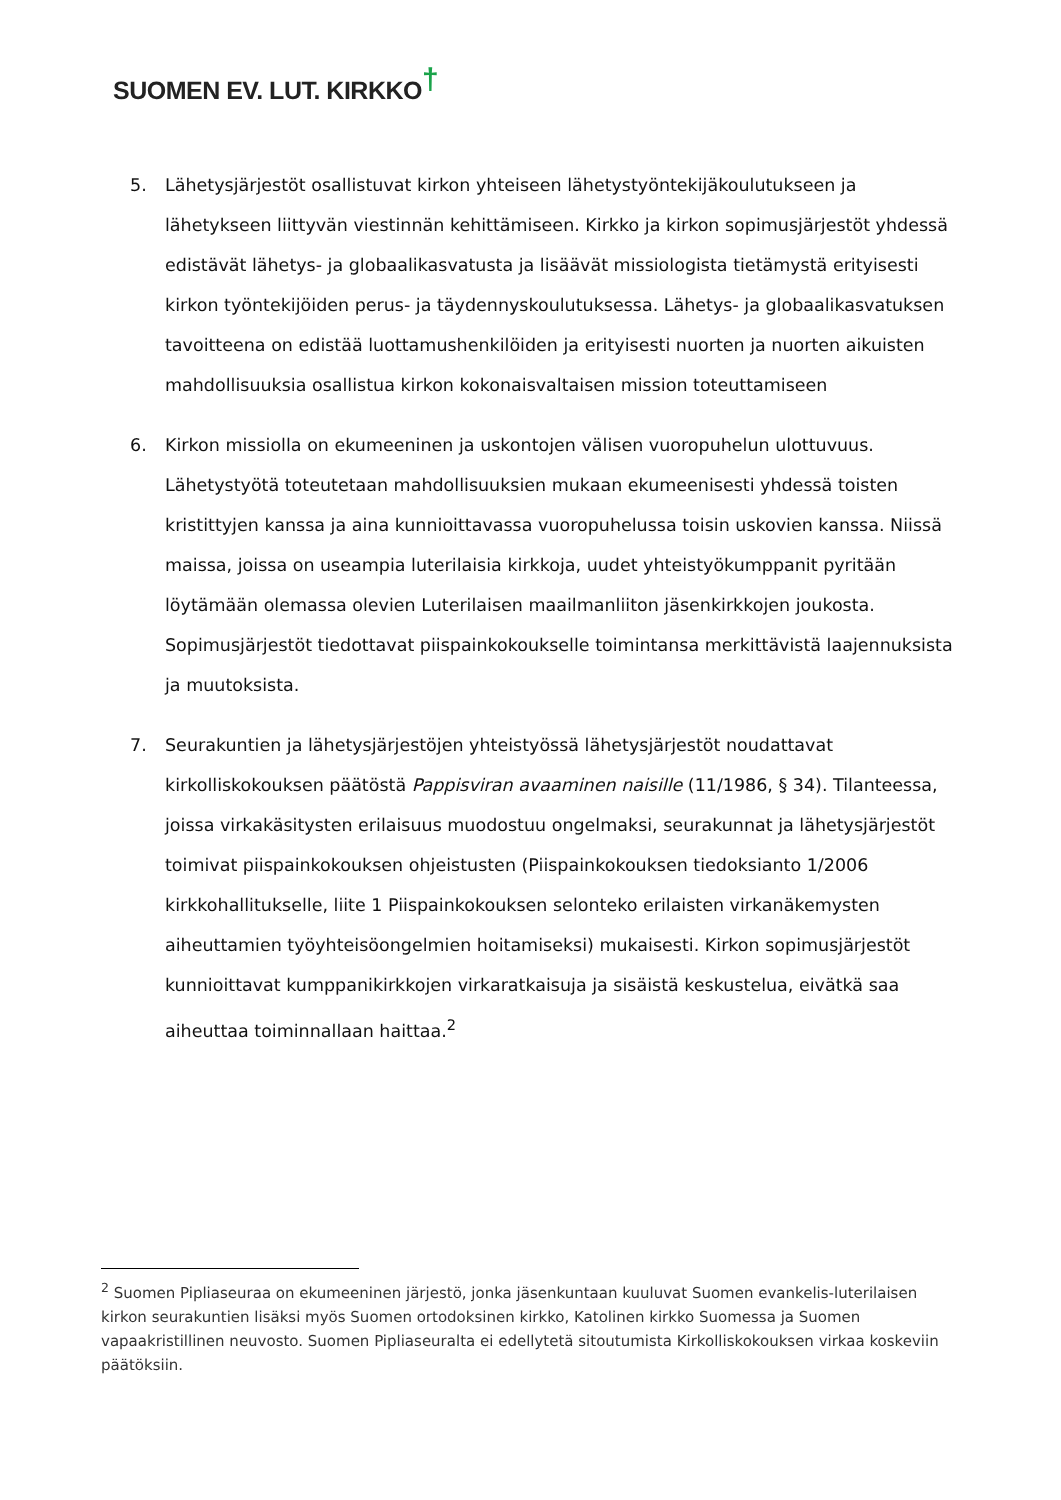SUOMEN EV. LUT. KIRKKO†
5. Lähetysjärjestöt osallistuvat kirkon yhteiseen lähetystyöntekijäkoulutukseen ja lähetykseen liittyvän viestinnän kehittämiseen. Kirkko ja kirkon sopimusjärjestöt yhdessä edistävät lähetys- ja globaalikasvatusta ja lisäävät missiologista tietämystä erityisesti kirkon työntekijöiden perus- ja täydennyskoulutuksessa. Lähetys- ja globaalikasvatuksen tavoitteena on edistää luottamushenkilöiden ja erityisesti nuorten ja nuorten aikuisten mahdollisuuksia osallistua kirkon kokonaisvaltaisen mission toteuttamiseen
6. Kirkon missiolla on ekumeeninen ja uskontojen välisen vuoropuhelun ulottuvuus. Lähetystyötä toteutetaan mahdollisuuksien mukaan ekumeenisesti yhdessä toisten kristittyjen kanssa ja aina kunnioittavassa vuoropuhelussa toisin uskovien kanssa. Niissä maissa, joissa on useampia luterilaisia kirkkoja, uudet yhteistyökumppanit pyritään löytämään olemassa olevien Luterilaisen maailmanliiton jäsenkirkkojen joukosta. Sopimusjärjestöt tiedottavat piispainkokoukselle toimintansa merkittävistä laajennuksista ja muutoksista.
7. Seurakuntien ja lähetysjärjestöjen yhteistyössä lähetysjärjestöt noudattavat kirkolliskokouksen päätöstä Pappisviran avaaminen naisille (11/1986, § 34). Tilanteessa, joissa virkakäsitysten erilaisuus muodostuu ongelmaksi, seurakunnat ja lähetysjärjestöt toimivat piispainkokouksen ohjeistusten (Piispainkokouksen tiedoksianto 1/2006 kirkkohallitukselle, liite 1 Piispainkokouksen selonteko erilaisten virkanäkemysten aiheuttamien työyhteisöongelmien hoitamiseksi) mukaisesti. Kirkon sopimusjärjestöt kunnioittavat kumppanikirkkojen virkaratkaisuja ja sisäistä keskustelua, eivätkä saa aiheuttaa toiminnallaan haittaa.<sup>2</sup>
<sup>2</sup> Suomen Pipliaseuraa on ekumeeninen järjestö, jonka jäsenkuntaan kuuluvat Suomen evankelis-luterilaisen kirkon seurakuntien lisäksi myös Suomen ortodoksinen kirkko, Katolinen kirkko Suomessa ja Suomen vapaakristillinen neuvosto. Suomen Pipliaseuralta ei edellytetä sitoutumista Kirkolliskokouksen virkaa koskeviin päätöksiin.